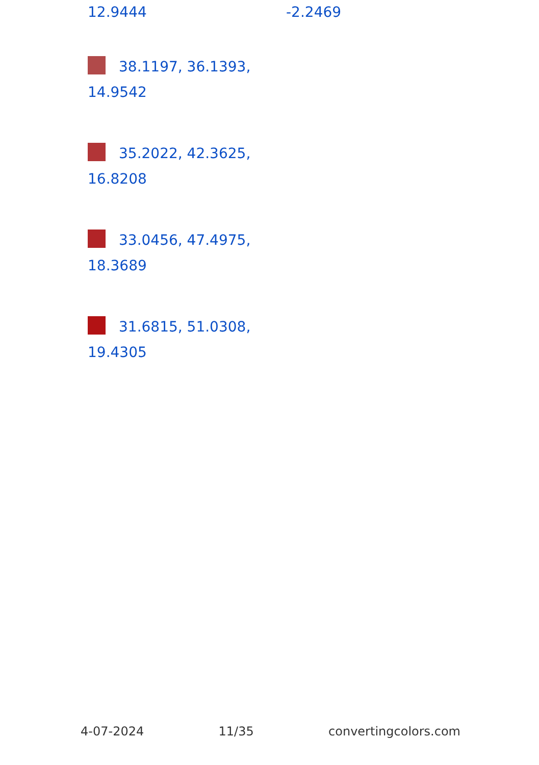12.9444 -2.2469
38.1197, 36.1393, 14.9542
35.2022, 42.3625, 16.8208
33.0456, 47.4975, 18.3689
31.6815, 51.0308, 19.4305
4-07-2024 11/35 convertingcolors.com